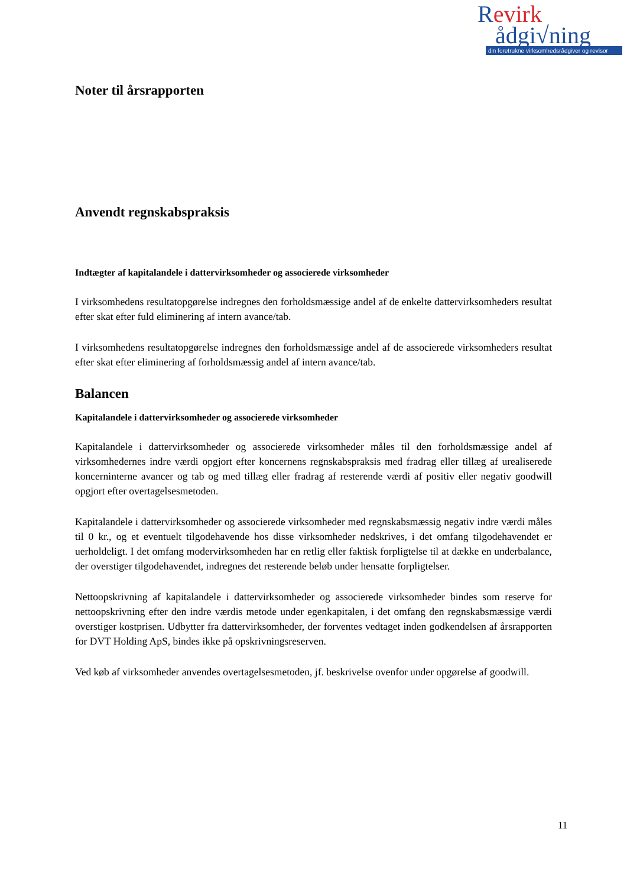Revirk
ådgi√ning
din foretrukne virksomhedsrådgiver og revisor
Noter til årsrapporten
Anvendt regnskabspraksis
Indtægter af kapitalandele i dattervirksomheder og associerede virksomheder
I virksomhedens resultatopgørelse indregnes den forholdsmæssige andel af de enkelte dattervirksomheders resultat efter skat efter fuld eliminering af intern avance/tab.
I virksomhedens resultatopgørelse indregnes den forholdsmæssige andel af de associerede virksomheders resultat efter skat efter eliminering af forholdsmæssig andel af intern avance/tab.
Balancen
Kapitalandele i dattervirksomheder og associerede virksomheder
Kapitalandele i dattervirksomheder og associerede virksomheder måles til den forholdsmæssige andel af virksomhedernes indre værdi opgjort efter koncernens regnskabspraksis med fradrag eller tillæg af urealiserede koncerninterne avancer og tab og med tillæg eller fradrag af resterende værdi af positiv eller negativ goodwill opgjort efter overtagelsesmetoden.
Kapitalandele i dattervirksomheder og associerede virksomheder med regnskabsmæssig negativ indre værdi måles til 0 kr., og et eventuelt tilgodehavende hos disse virksomheder nedskrives, i det omfang tilgodehavendet er uerholdeligt. I det omfang modervirksomheden har en retlig eller faktisk forpligtelse til at dække en underbalance, der overstiger tilgodehavendet, indregnes det resterende beløb under hensatte forpligtelser.
Nettoopskrivning af kapitalandele i dattervirksomheder og associerede virksomheder bindes som reserve for nettoopskrivning efter den indre værdis metode under egenkapitalen, i det omfang den regnskabsmæssige værdi overstiger kostprisen. Udbytter fra dattervirksomheder, der forventes vedtaget inden godkendelsen af årsrapporten for DVT Holding ApS, bindes ikke på opskrivningsreserven.
Ved køb af virksomheder anvendes overtagelsesmetoden, jf. beskrivelse ovenfor under opgørelse af goodwill.
11